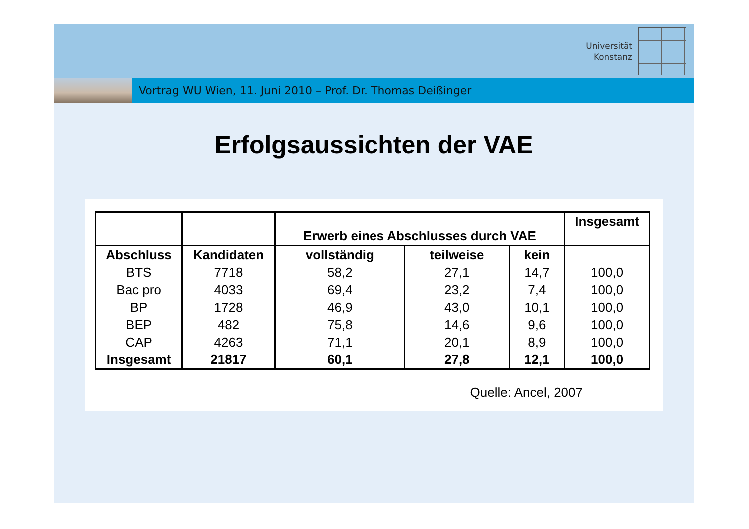Universität
Konstanz
Vortrag WU Wien, 11. Juni 2010 – Prof. Dr. Thomas Deißinger
Erfolgsaussichten der VAE
| | | Erwerb eines Abschlusses durch VAE | | | Insgesamt |
| --- | --- | --- | --- | --- | --- |
| Abschluss | Kandidaten | vollständig | teilweise | kein | |
| BTS | 7718 | 58,2 | 27,1 | 14,7 | 100,0 |
| Bac pro | 4033 | 69,4 | 23,2 | 7,4 | 100,0 |
| BP | 1728 | 46,9 | 43,0 | 10,1 | 100,0 |
| BEP | 482 | 75,8 | 14,6 | 9,6 | 100,0 |
| CAP | 4263 | 71,1 | 20,1 | 8,9 | 100,0 |
| Insgesamt | 21817 | 60,1 | 27,8 | 12,1 | 100,0 |
Quelle: Ancel, 2007